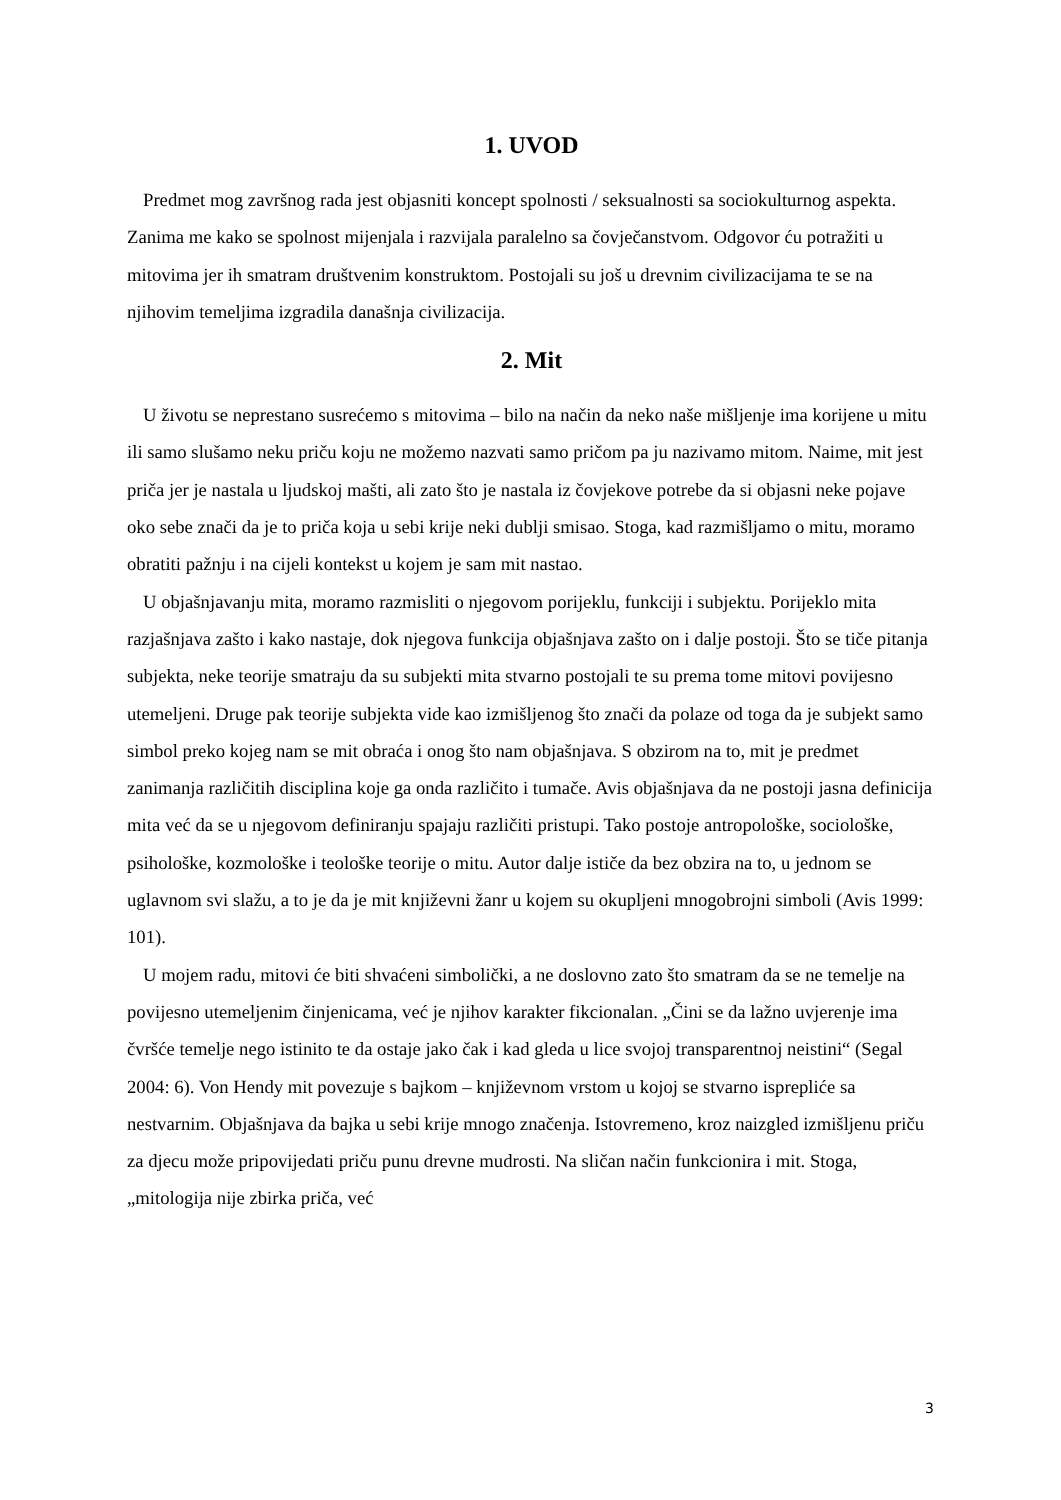1. UVOD
Predmet mog završnog rada jest objasniti koncept spolnosti / seksualnosti sa sociokulturnog aspekta. Zanima me kako se spolnost mijenjala i razvijala paralelno sa čovječanstvom. Odgovor ću potražiti u mitovima jer ih smatram društvenim konstruktom. Postojali su još u drevnim civilizacijama te se na njihovim temeljima izgradila današnja civilizacija.
2. Mit
U životu se neprestano susrećemo s mitovima – bilo na način da neko naše mišljenje ima korijene u mitu ili samo slušamo neku priču koju ne možemo nazvati samo pričom pa ju nazivamo mitom. Naime, mit jest priča jer je nastala u ljudskoj mašti, ali zato što je nastala iz čovjekove potrebe da si objasni neke pojave oko sebe znači da je to priča koja u sebi krije neki dublji smisao. Stoga, kad razmišljamo o mitu, moramo obratiti pažnju i na cijeli kontekst u kojem je sam mit nastao.
U objašnjavanju mita, moramo razmisliti o njegovom porijeklu, funkciji i subjektu. Porijeklo mita razjašnjava zašto i kako nastaje, dok njegova funkcija objašnjava zašto on i dalje postoji. Što se tiče pitanja subjekta, neke teorije smatraju da su subjekti mita stvarno postojali te su prema tome mitovi povijesno utemeljeni. Druge pak teorije subjekta vide kao izmišljenog što znači da polaze od toga da je subjekt samo simbol preko kojeg nam se mit obraća i onog što nam objašnjava. S obzirom na to, mit je predmet zanimanja različitih disciplina koje ga onda različito i tumače. Avis objašnjava da ne postoji jasna definicija mita već da se u njegovom definiranju spajaju različiti pristupi. Tako postoje antropološke, sociološke, psihološke, kozmološke i teološke teorije o mitu. Autor dalje ističe da bez obzira na to, u jednom se uglavnom svi slažu, a to je da je mit književni žanr u kojem su okupljeni mnogobrojni simboli (Avis 1999: 101).
U mojem radu, mitovi će biti shvaćeni simbolički, a ne doslovno zato što smatram da se ne temelje na povijesno utemeljenim činjenicama, već je njihov karakter fikcionalan. „Čini se da lažno uvjerenje ima čvršće temelje nego istinito te da ostaje jako čak i kad gleda u lice svojoj transparentnoj neistini“ (Segal 2004: 6). Von Hendy mit povezuje s bajkom – književnom vrstom u kojoj se stvarno isprepliće sa nestvarnim. Objašnjava da bajka u sebi krije mnogo značenja. Istovremeno, kroz naizgled izmišljenu priču za djecu može pripovijedati priču punu drevne mudrosti. Na sličan način funkcionira i mit. Stoga, „mitologija nije zbirka priča, već
3